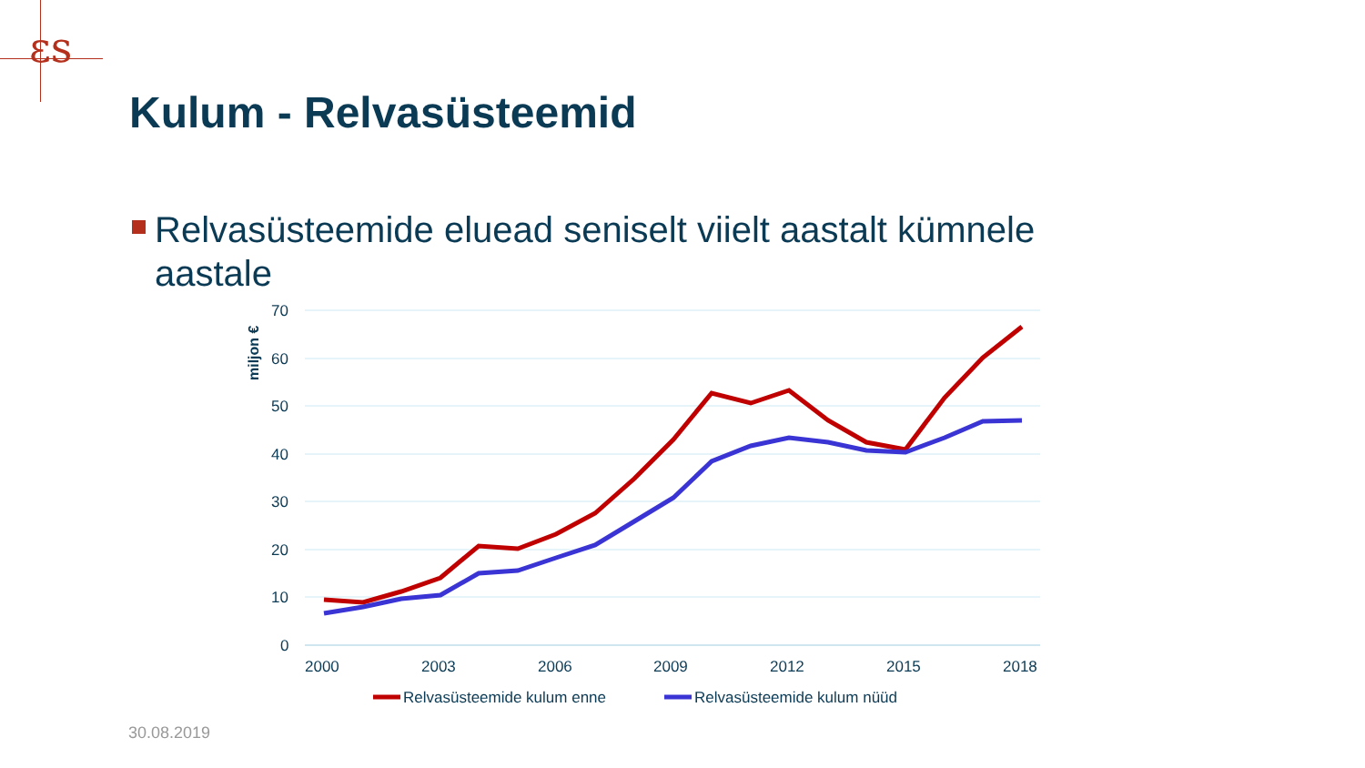ɛs
Kulum - Relvasüsteemid
Relvasüsteemide eluead seniselt viielt aastalt kümnele aastale
70
60
50
40
30
20
10
0
2000
2003
2006
2009
2012
2015
2018
miljon €
Relvasüsteemide kulum enne
Relvasüsteemide kulum nüüd
30.08.2019